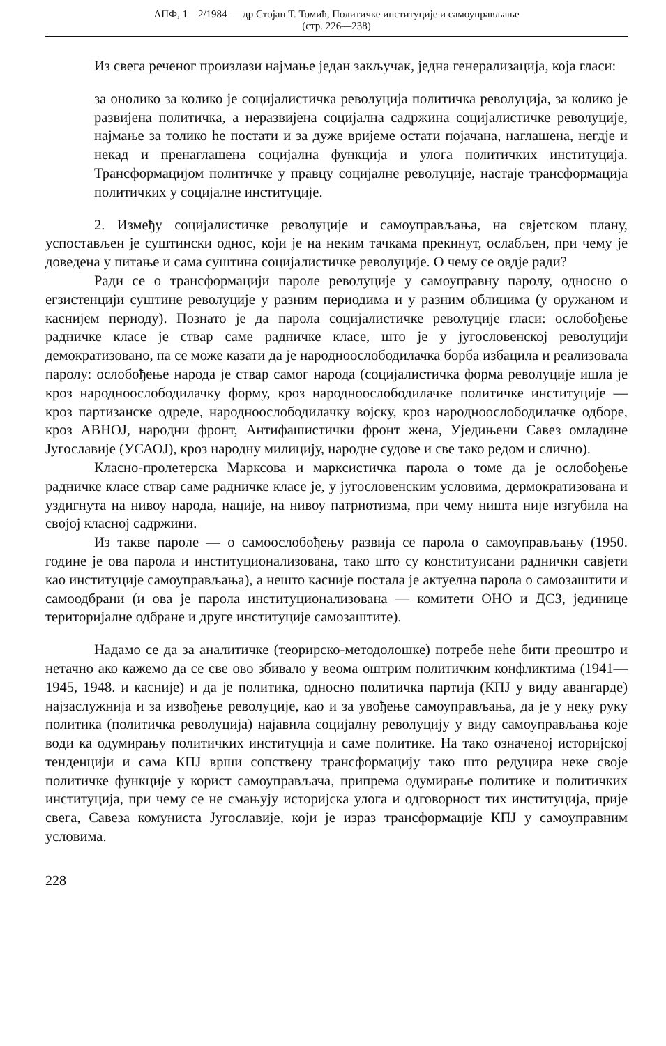АПФ, 1—2/1984 — др Стојан Т. Томић, Политичке институције и самоуправљање
(стр. 226—238)
Из свега реченог произлази најмање један закључак, једна генерализација, која гласи:
за онолико за колико је социјалистичка револуција политичка револуција, за колико је развијена политичка, а неразвијена социјална садржина социјалистичке револуције, најмање за толико ће постати и за дуже вријеме остати појачана, наглашена, негдје и некад и пренаглашена социјална функција и улога политичких институција. Трансформацијом политичке у правцу социјалне револуције, настаје трансформација политичких у социјалне институције.
2. Између социјалистичке револуције и самоуправљања, на свјетском плану, успостављен је суштински однос, који је на неким тачкама прекинут, ослабљен, при чему је доведена у питање и сама суштина социјалистичке револуције. О чему се овдје ради?
Ради се о трансформацији пароле револуције у самоуправну паролу, односно о егзистенцији суштине револуције у разним периодима и у разним облицима (у оружаном и каснијем периоду). Познато је да парола социјалистичке револуције гласи: ослобођење радничке класе је ствар саме радничке класе, што је у југословенској револуцији демократизовано, па се може казати да је народноослободилачка борба избацила и реализовала паролу: ослобођење народа је ствар самог народа (социјалистичка форма револуције ишла је кроз народноослободилачку форму, кроз народноослободилачке политичке институције — кроз партизанске одреде, народноослободилачку војску, кроз народноослободилачке одборе, кроз АВНОЈ, народни фронт, Антифашистички фронт жена, Уједињени Савез омладине Југославије (УСАОЈ), кроз народну милицију, народне судове и све тако редом и слично).
Класно-пролетерска Марксова и марксистичка парола о томе да је ослобођење радничке класе ствар саме радничке класе је, у југословенским условима, дермократизована и уздигнута на нивоу народа, нације, на нивоу патриотизма, при чему ништа није изгубила на својој класној садржини.
Из такве пароле — о самоослобођењу развија се парола о самоуправљању (1950. године је ова парола и институционализована, тако што су конституисани раднички савјети као институције самоуправљања), а нешто касније постала је актуелна парола о самозаштити и самоодбрани (и ова је парола институционализована — комитети ОНО и ДСЗ, јединице територијалне одбране и друге институције самозаштите).
Надамо се да за аналитичке (теорирско-методолошке) потребе неће бити преоштро и нетачно ако кажемо да се све ово збивало у веома оштрим политичким конфликтима (1941—1945, 1948. и касније) и да је политика, односно политичка партија (КПЈ у виду авангарде) најзаслужнија и за извођење револуције, као и за увођење самоуправљања, да је у неку руку политика (политичка револуција) најавила социјалну револуцију у виду самоуправљања које води ка одумирању политичких институција и саме политике. На тако означеној историјској тенденцији и сама КПЈ врши сопствену трансформацију тако што редуцира неке своје политичке функције у корист самоуправљача, припрема одумирање политике и политичких институција, при чему се не смањују историјска улога и одговорност тих институција, прије свега, Савеза комуниста Југославије, који је израз трансформације КПЈ у самоуправним условима.
228